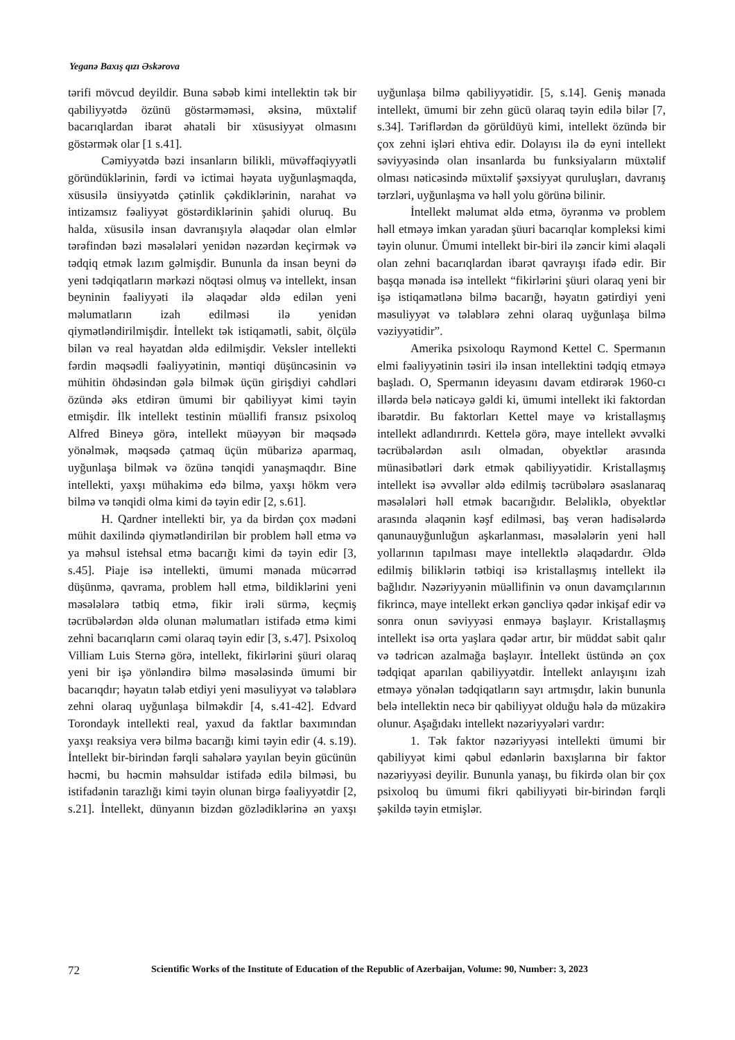Yeganə Baxış qızı Əskərova
tərifi mövcud deyildir. Buna səbəb kimi intellektin tək bir qabiliyyətdə özünü göstərməməsi, əksinə, müxtəlif bacarıqlardan ibarət əhatəli bir xüsusiyyət olmasını göstərmək olar [1 s.41].
Cəmiyyətdə bəzi insanların bilikli, müvəffəqiyyətli göründüklərinin, fərdi və ictimai həyata uyğunlaşmaqda, xüsusilə ünsiyyətdə çətinlik çəkdiklərinin, narahat və intizamsız fəaliyyət göstərdiklərinin şahidi oluruq. Bu halda, xüsusilə insan davranışıyla əlaqədar olan elmlər tərəfindən bəzi məsələləri yenidən nəzərdən keçirmək və tədqiq etmək lazım gəlmişdir. Bununla da insan beyni də yeni tədqiqatların mərkəzi nöqtəsi olmuş və intellekt, insan beyninin fəaliyyəti ilə əlaqədar əldə edilən yeni məlumatların izah edilməsi ilə yenidən qiymətləndirilmişdir. İntellekt tək istiqamətli, sabit, ölçülə bilən və real həyatdan əldə edilmişdir. Veksler intellekti fərdin məqsədli fəaliyyətinin, məntiqi düşüncəsinin və mühitin öhdəsindən gələ bilmək üçün girişdiyi cəhdləri özündə əks etdirən ümumi bir qabiliyyət kimi təyin etmişdir. İlk intellekt testinin müəllifi fransız psixoloq Alfred Bineyə görə, intellekt müəyyən bir məqsədə yönəlmək, məqsədə çatmaq üçün mübarizə aparmaq, uyğunlaşa bilmək və özünə tənqidi yanaşmaqdır. Bine intellekti, yaxşı mühakimə edə bilmə, yaxşı hökm verə bilmə və tənqidi olma kimi də təyin edir [2, s.61].
H. Qardner intellekti bir, ya da birdən çox mədəni mühit daxilində qiymətləndirilən bir problem həll etmə və ya məhsul istehsal etmə bacarığı kimi də təyin edir [3, s.45]. Piaje isə intellekti, ümumi mənada mücərrəd düşünmə, qavrama, problem həll etmə, bildiklərini yeni məsələlərə tətbiq etmə, fikir irəli sürmə, keçmiş təcrübələrdən əldə olunan məlumatları istifadə etmə kimi zehni bacarıqların cəmi olaraq təyin edir [3, s.47]. Psixoloq Villiam Luis Sternə görə, intellekt, fikirlərini şüuri olaraq yeni bir işə yönləndirə bilmə məsələsində ümumi bir bacarıqdır; həyatın tələb etdiyi yeni məsuliyyət və tələblərə zehni olaraq uyğunlaşa bilməkdir [4, s.41-42]. Edvard Torondayk intellekti real, yaxud da faktlar baxımından yaxşı reaksiya verə bilmə bacarığı kimi təyin edir (4. s.19). İntellekt bir-birindən fərqli sahələrə yayılan beyin gücünün həcmi, bu həcmin məhsuldar istifadə edilə bilməsi, bu istifadənin tarazlığı kimi təyin olunan birgə fəaliyyətdir [2, s.21]. İntellekt, dünyanın bizdən gözlədiklərinə ən yaxşı uyğunlaşa bilmə qabiliyyətidir. [5, s.14]. Geniş mənada intellekt, ümumi bir zehn gücü olaraq təyin edilə bilər [7, s.34]. Təriflərdən də görüldüyü kimi, intellekt özündə bir çox zehni işləri ehtiva edir. Dolayısı ilə də eyni intellekt səviyyəsində olan insanlarda bu funksiyaların müxtəlif olması nəticəsində müxtəlif şəxsiyyət quruluşları, davranış tərzləri, uyğunlaşma və həll yolu görünə bilinir.
İntellekt məlumat əldə etmə, öyrənmə və problem həll etməyə imkan yaradan şüuri bacarıqlar kompleksi kimi təyin olunur. Ümumi intellekt bir-biri ilə zəncir kimi əlaqəli olan zehni bacarıqlardan ibarət qavrayışı ifadə edir. Bir başqa mənada isə intellekt “fikirlərini şüuri olaraq yeni bir işə istiqamətlənə bilmə bacarığı, həyatın gətirdiyi yeni məsuliyyət və tələblərə zehni olaraq uyğunlaşa bilmə vəziyyətidir”.
Amerika psixoloqu Raymond Kettel C. Spermanın elmi fəaliyyətinin təsiri ilə insan intellektini tədqiq etməyə başladı. O, Spermanın ideyasını davam etdirərək 1960-cı illərdə belə nəticəyə gəldi ki, ümumi intellekt iki faktordan ibarətdir. Bu faktorları Kettel maye və kristallaşmış intellekt adlandırırdı. Kettelə görə, maye intellekt əvvəlki təcrübələrdən asılı olmadan, obyektlər arasında münasibətləri dərk etmək qabiliyyətidir. Kristallaşmış intellekt isə əvvəllər əldə edilmiş təcrübələrə əsaslanaraq məsələləri həll etmək bacarığıdır. Beləliklə, obyektlər arasında əlaqənin kəşf edilməsi, baş verən hadisələrdə qanunauyğunluğun aşkarlanması, məsələlərin yeni həll yollarının tapılması maye intellektlə əlaqədardır. Əldə edilmiş biliklərin tətbiqi isə kristallaşmış intellekt ilə bağlıdır. Nəzəriyyənin müəllifinin və onun davamçılarının fikrincə, maye intellekt erkən gəncliyə qədər inkişaf edir və sonra onun səviyyəsi enməyə başlayır. Kristallaşmış intellekt isə orta yaşlara qədər artır, bir müddət sabit qalır və tədricən azalmağa başlayır. İntellekt üstündə ən çox tədqiqat aparılan qabiliyyətdir. İntellekt anlayışını izah etməyə yönələn tədqiqatların sayı artmışdır, lakin bununla belə intellektin necə bir qabiliyyət olduğu hələ də müzakirə olunur. Aşağıdakı intellekt nəzəriyyələri vardır:
1. Tək faktor nəzəriyyəsi intellekti ümumi bir qabiliyyət kimi qəbul edənlərin baxışlarına bir faktor nəzəriyyəsi deyilir. Bununla yanaşı, bu fikirdə olan bir çox psixoloq bu ümumi fikri qabiliyyəti bir-birindən fərqli şəkildə təyin etmişlər.
72 Scientific Works of the Institute of Education of the Republic of Azerbaijan, Volume: 90, Number: 3, 2023